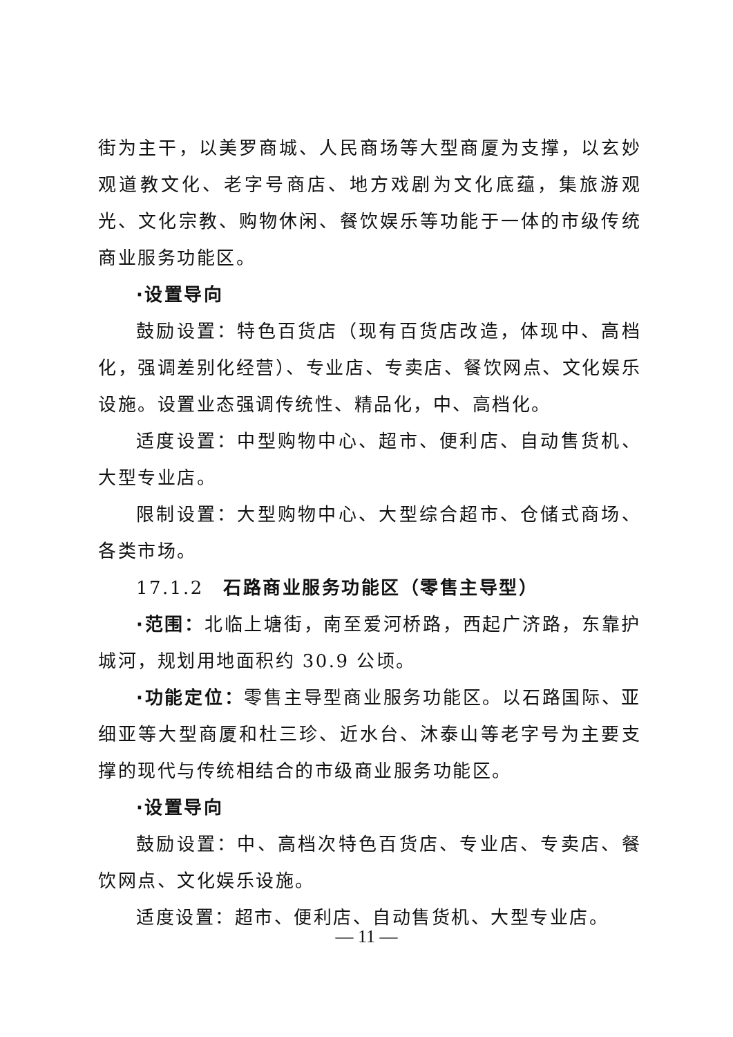街为主干，以美罗商城、人民商场等大型商厦为支撑，以玄妙观道教文化、老字号商店、地方戏剧为文化底蕴，集旅游观光、文化宗教、购物休闲、餐饮娱乐等功能于一体的市级传统商业服务功能区。
·设置导向
鼓励设置：特色百货店（现有百货店改造，体现中、高档化，强调差别化经营）、专业店、专卖店、餐饮网点、文化娱乐设施。设置业态强调传统性、精品化，中、高档化。
适度设置：中型购物中心、超市、便利店、自动售货机、大型专业店。
限制设置：大型购物中心、大型综合超市、仓储式商场、各类市场。
17.1.2　石路商业服务功能区（零售主导型）
·范围：北临上塘街，南至爱河桥路，西起广济路，东靠护城河，规划用地面积约 30.9 公顷。
·功能定位：零售主导型商业服务功能区。以石路国际、亚细亚等大型商厦和杜三珍、近水台、沐泰山等老字号为主要支撑的现代与传统相结合的市级商业服务功能区。
·设置导向
鼓励设置：中、高档次特色百货店、专业店、专卖店、餐饮网点、文化娱乐设施。
适度设置：超市、便利店、自动售货机、大型专业店。
— 11 —